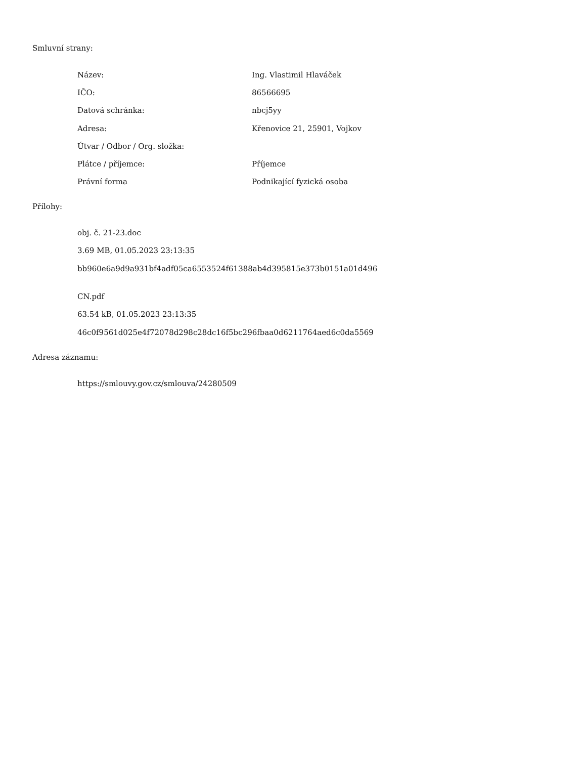Smluvní strany:
| Název: | Ing. Vlastimil Hlaváček |
| IČO: | 86566695 |
| Datová schránka: | nbcj5yy |
| Adresa: | Křenovice 21, 25901, Vojkov |
| Útvar / Odbor / Org. složka: | |
| Plátce / příjemce: | Příjemce |
| Právní forma | Podnikající fyzická osoba |
Přílohy:
obj. č. 21-23.doc
3.69 MB, 01.05.2023 23:13:35
bb960e6a9d9a931bf4adf05ca6553524f61388ab4d395815e373b0151a01d496
CN.pdf
63.54 kB, 01.05.2023 23:13:35
46c0f9561d025e4f72078d298c28dc16f5bc296fbaa0d6211764aed6c0da5569
Adresa záznamu:
https://smlouvy.gov.cz/smlouva/24280509